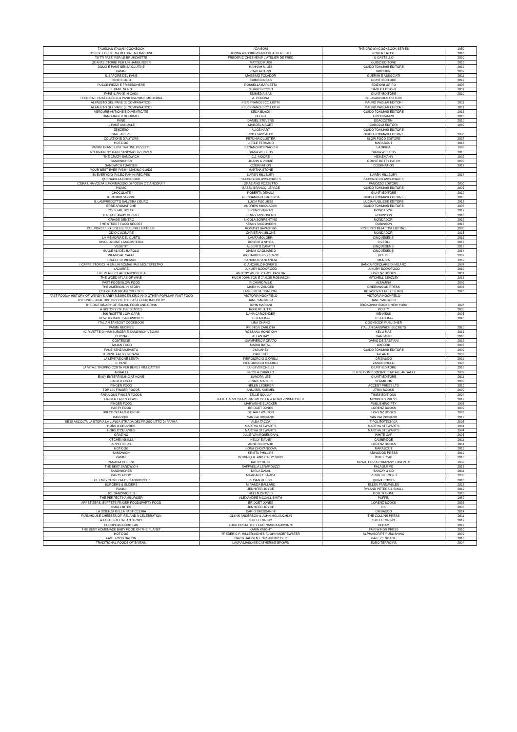| TALISMAN ITALIAN COOKBOOK | ADA BONI | THE CROWN COOKBOOK SERIES | 1950 |
| 125 BSET GLUTEN-FREE BREAD MACHINE | DONNA WASHBURN AND HEATHER BUTT | ROBERT ROSE | 2010 |
| TUTTI PAZZI PER LE BRUSCHETTE | FREDERIC CHESNEAU/ L'ATELIER DE FRED | IL CASTELLO | 2010 |
| QUANTE STORIE PER UN HAMBURGER | MATTEO RUISI | GUIDO EDITORE | 2013 |
| DOLCI E PANE SENZA GLUTINE | HANNAH MILES | GUIDO TOMMASI EDITORE | 2012 |
| PANINI | CARLA BARDI | BRIOLIBRI | 2007 |
| IL SAPORE DEL PANE | MASSIMO FOLADOR | GUERINI E ASSOCIATI | 2011 |
| PANE E OLIO | EDIMEDIA SAS | GIUNTI EDITORE | 2012 |
| PUCCE,PIEZZI E FRISEDDHERE | ROSSELLA BARLETTA | EDIZIONI GRIFO | 2008 |
| IL PANE NERO | SERGIO ROSSO | SAGEP EDITORI | 2011 |
| FARE IL PANE IN CASA | EDIMEDIA SAS | GIUNTI EDITORE | 2010 |
| TECNICA E PRATICA DELLA PANIFICAZIONE MODERNA | A. PERONA | G. LAVAGNOLO EDITORI | |
| ALFABETO DEL PANE (E COMPANATICO) | PIER FRANCESCO LISTRI | MAURO PAGLIAI EDITORI | 2011 |
| ALFABETO DEL PANE (E COMPANATICO) | PIER FRANCESCO LISTRI | MAURO PAGLIAI EDITORI | 2011 |
| VERDURE ANTICHE E DIMENTICATE | KEDA BLACK | GUIDO TOMMASI EDITORE | 2016 |
| HAMBURGER GOURMET | BLEND | L'IPPOCAMPO | 2013 |
| PANE | DANIEL STEVENS | DEAGOSTINI | 2012 |
| IL PANE ANNUALE | MARCEL MAGET | CAROCCI EDITORI | 1989 |
| ZENZERO | ALICE HART | GUIDO TOMMASI EDITORE | |
| SALE &PEPE | JODY VASSALLO | GUIDO TOMMASI EDITORE | 2006 |
| COLAZIONE D'AUTORE | PETUNIA OLLISTER | SLOW FOOD EDITORE | 2017 |
| HOT-DOG | LITTLE FERNAND | MARABOUT | 2013 |
| PANINI TRAMEZZINI TARTINE PIZZETTE | LUCIANO MORNACCHI | LA SPIGA | 1988 |
| NO GRAIN,NO GAIN SANDWICH RECIPES | DIANA WELKINS | DIANA WELKINS | 2015 |
| THE CRAZY SANDWICH | C.J. MOORE | HEINEMANN | 1992 |
| SANDWICHES | JOANN & VICKIE | GOOSE BETTY PATCH | 2002 |
| SANDWICH TOASTER | COOKNATION | COOKNATION | 2017 |
| YOUR BEST EVER PANINI MAKING GUIDE | MARTHA STONE | | |
| 50 EVERYDAY PALEO PANINI RECIPES | KAREN MILLBURY | KAREN MILLBURY | 2014 |
| QUESADILLA COOKBOOK | SAXONBERG ASSOCIATES | SAXONBERG ASSOCIATES | |
| C'ERA UNA VOLTA IL FORMAGGIO DI FOSSA C'E ANCORA ? | GRAZIANO POZZETTO | PANOZZO EDITORE | 2000 |
| PICNIC | ISABEL BRANCQ-LEPAGE | GUIDO TOMMASI EDITORE | 2006 |
| CHOCOLATE | ROBERTA DEIANA | GIUNTI EDITORE | 2012 |
| IL PANINO VEGGIE | ALESSANDRO FRUSSICA | GUIDO TOMMASI EDITORE | 2015 |
| IL LAMPREDOTTO SALVERA L'EURO | LUCIA PUGLIESE | LUCIA PUGLIESE EDITORE | 2015 |
| ERBE AROMATICHE | ANDREW MIKOLAJSKI | GUIDO TOMMASI EDITORE | 2008 |
| COCKTAIL HOUSE | BRUNO VANZAN | MONDADORI | 2017 |
| THE TAKEAWAY SECRET | KENNY MCGOVERN | ROBINSON | 2010 |
| GRASSI DENTRO | NICOLA SORRENTINO | MONDADORI | 2016 |
| THE STREET FOOD SECRET | KENNY MCGOVERN | ROBINSON | 2017 |
| DEL PORCELLO E DELLE SUE PRELIBATEZZE | ROMANO BAVASTRO | ROBERTO MEIATTINI EDITORE | 2000 |
| ODIO CUCINARE | CHRISTIAN MILONE | MONDADORI | 2013 |
| LA MEMORIA DEL GUSTO | LAURA BOLGERI | CINQUESENSI | 2015 |
| RIVOLUZIONE LANGOSTERIA | ROBERTO SHIRA | RIZZOLI | 2017 |
| VEGETIT | ALBERTO CAPATTI | CINQUESENSI | 2016 |
| SULLE ALI DEL BAROLO | GIANNI GAGLIARDO | CINQUESENSI | 2014 |
| MILANO AL CAFFE | RICCARDO DI VICENZO | HOEPLI | 2007 |
| I CAFFE DI MILANO | SANDRO PIANTANIDA | MURSIA | 1969 |
| I CAFFE STORICI IN EMILIA ROMAGNA E MOLTEFELTRO | GIANCARLO ROVERSI | BANCA POPOLARE DI MILANO | 1994 |
| LADURRE | LUXURY BOOK/FOOD | LUXURY BOOK/FOOD | 2010 |
| THE PERFECT AFTERNOON TEA | ANTONY WILD E CAROL PASTOR | LORENZ BOOKS | 2011 |
| THE WOED ATLAS OF WINE | HUGH JOHNSON E JANCIS ROBINSON | MITCHELL BEAZLEY | 2013 |
| FAST FOOD/SLOW FOOD | RICHARD WILK | ALTAMIRA | 2006 |
| THE AMERICAN HISTORY | MARK H. ZANGER | GREENWOOD PRESS | 2003 |
| LIST OF AMERICAN CHEESES | LAMBERT M. SURHONE | BETASCRIPT PUBLISHING | 2010 |
| FAST FOOD:A HISTORY OF WENDY'S,ARBY'S,BURGER KING AND OTHER POPULAR FAST FOOD | VICTORIA HOCKFIELD | VICTORIA HOCKFIELD | |
| THE UNOFFICIAL HISTORY OF THE FAST FOOD INDUSTRY | JANE SANDIFER | JANE SANDIFER | |
| THE DICTIONARY OF ITALIAN FOOD AND DRINK | JOHN MARIANI | BROADWAY BOOKS NEW YORK | 1998 |
| A HISTORY OF THE SENSES | ROBERT JUTTE | POLITY | 2005 |
| 500 RICETTE LOW-CARB | DANA CAROENDER | KENNESS | 2005 |
| HOW TO MAKE SANDWICHES | TED ALLING | TED ALLING | 2016 |
| ITALIAN TAKEOUT COOKBOOK | LINA CHANG | COOKBOOK PUBLISHER | |
| PANINI RECIPES | KRISTEN CARLOTA | ITALIAN SANDWICH SECRETS | 2016 |
| 42 RIVETTE DI HAMBURGER E SANDWICH VEGANI | ROSSANA MONGIOVI | KELLI RAE | 2016 |
| CUCINA | ALLAN BAY | GARZANTI | 2010 |
| COSTESINE | GIAMPIERO RORATO | DARIO DE BASTIANI | 2013 |
| ITALIAN FOOD | MARIO BATALI | OXFORD | 2007 |
| PANE SENZA IMPASTO | JIM LAHEY | GUIDO TOMMASI EDITORE | 2009 |
| IL PANE FATTO IN CASA | CIRIL HITZ | ATLANTE | 2009 |
| LA LEVITAZIONE LENTA | PIERGIORGIO GIORILLI | GRIBAUDO | 2016 |
| IL PANE | PIERGIORGIO GIORILLI | ZANOCCHELLI | 1996 |
| LA VITA E TROPPO CORTA PER BERE I VINI CATTIVI | LUIGI VERONELLI | GIUNTI EDITORE | 2016 |
| ARDAULI | NICOLA CHIRILLO | ISTITU COMPERNSIVO STATALE ARDAULI | 2009 |
| EASY ENTERTAINING AT HOME | SANDRA LEE | GIUNTI EDITORE | 2011 |
| FINGER FOOD | JENNIE MAIZELS | VERMILION | 2003 |
| FINGER FOOD | HELEN LEDERER | ACCENT PRESS LTD | 2012 |
| TOP 100 FINGER FOODS | ANNABEL KARMEL | ATRIA BOOKS | 2009 |
| FABULOUS FINGER FOODS | BELLE SCULLY | TIMES EDITIONS | 2004 |
| FINGER LAKES FEAST | KATE HARVEY,KARL ZINSMEISTER & NOAH ZINSMEISTER | MCBOOKS PRESS | 2012 |
| FINGER FOOD | MARYANNE BLACKER | PUBLISHING PTY | 1995 |
| PARTY FOOD | BRIDGET JONES | LORENZ BOOKS | 2009 |
| 600 COCKTAILS & DRINK | STUART WALTON | LORENZ BOOKS | 2009 |
| BARRIQUE | SAN PATRIGNANO | SAN PATRIGNANO | 2012 |
| SE SI ASCOLTA LA STORIA LA LUNGA STRADA DEL PROSCIUTTO DI PARMA | ALDA TACCA | TIPOLITOTECNICA | 2005 |
| HORS D'OEUVRES | MARTHA STEWART'S | MARTHA STEWART'S | 1984 |
| HORS D'OEUVRES | MARTHA STEWART'S | MARTHA STEWART'S | 1984 |
| GRAZING | JULIE VAN ROSENDAAL | WHITE CAP | 2005 |
| KITCHEN SKILLS | KELLY EVANS | CAMBRIDGE | 2011 |
| APPETIZERS | ANNE HILDYARD | LORENZ BOOKS | 2011 |
| HOT-DOG | ILONA CHOVANCOVA | MARABOUT | 2013 |
| SANDWICH | KRISTA PHILLIPS | ABINGDOD PRESS | 2012 |
| PANINI | DOMINIQUE AND CINDY DUBY | WHITE CAP | 2010 |
| CANADIA CHEESE | KATHY GUIDI | MCARTHUR & COMPANY TORONTO | 1996 |
| THE BEST SANDWICH | RAFFAELLA LENARDUZZI | PALAGURME | 2018 |
| SANDWICHES | TARLA DALAL | SANJAY & CO | 2011 |
| PARTY FOOD | MARGARET BARCA | PENGUIN BOOKS | 2008 |
| THE ENCYCLOPEDIA OF SANDWICHES | SUSAN RUSSO | QUIRK BOOKS | 2010 |
| BURGERS & SLIDERS | MIRANDA BALLARD | ELLEN PARNAVELES | 2013 |
| PANINI | JENNIFER JOYCE | RYLAND PETERS & SMALL | 2012 |
| 101 SANDWICHES | HELEN GRAVES | DOG 'N' BONE | 2013 |
| THE PERFECT HAMBURGER | ALEXANDRE MCCALL SMITH | PUFFIN | 1982 |
| APPETIZERS ,BUFFETS FINGER FOOD&PARTY FOOD | BRIDGET JONES | LORENZ BOOKS | 2003 |
| SMALL BITES | JENNIFER JOYCE | DK | 2005 |
| LA SCIENZA DELLA PASTICCERIA | DARIO BRESSANINI | GRIBAUDO | 2014 |
| FARMHOUSE CHEESES OF IRELAND A CELEBRATION | GLYNN ANDERSON & JOHN MCLAUGHLIN | THE COLLINS PRESS | 2011 |
| A TASTEFUL ITALIAN STORY | S.PELLEGRINO | S.PELLEGRINO | 2019 |
| EUROPEAN FOOD LAN | LUIGI COSTATO E FERDINANDO ALBISINNI | CEDAM | 2012 |
| THE BEST HOMEMADE BABY FOOD ON THE PLANET | KARIN KNIGHT | FAIR WINDS PRESS | 2010 |
| HOT DOG | FREDERIC P. MILLER,AGNES F,JOHN MCBREWSTER | ALPHASCRIPT PUBLISHING | 2009 |
| FAST FOOD NATION | DAVID HAUGEN E SUSAN MUSSER | GALE CENGAGE | 2013 |
| TRADITIONAL FOODS OF BRITAIN | LAURA MASON E CATHERINE BROWN | EURO TERROIRS | 2004 |